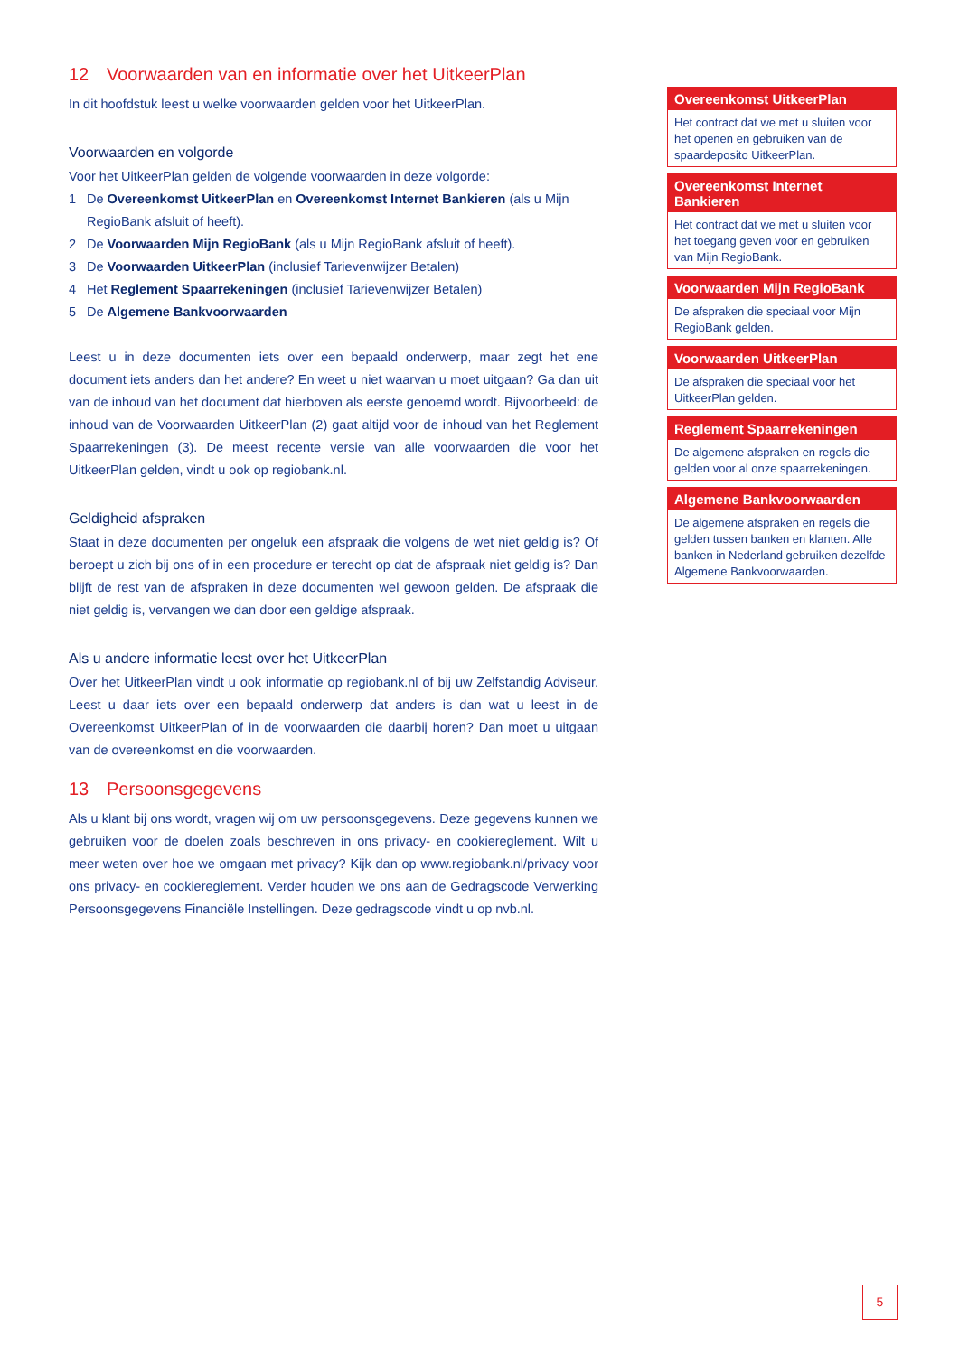12 Voorwaarden van en informatie over het UitkeerPlan
In dit hoofdstuk leest u welke voorwaarden gelden voor het UitkeerPlan.
Voorwaarden en volgorde
Voor het UitkeerPlan gelden de volgende voorwaarden in deze volgorde:
1 De Overeenkomst UitkeerPlan en Overeenkomst Internet Bankieren (als u Mijn RegioBank afsluit of heeft).
2 De Voorwaarden Mijn RegioBank (als u Mijn RegioBank afsluit of heeft).
3 De Voorwaarden UitkeerPlan (inclusief Tarievenwijzer Betalen)
4 Het Reglement Spaarrekeningen (inclusief Tarievenwijzer Betalen)
5 De Algemene Bankvoorwaarden
Leest u in deze documenten iets over een bepaald onderwerp, maar zegt het ene document iets anders dan het andere? En weet u niet waarvan u moet uitgaan? Ga dan uit van de inhoud van het document dat hierboven als eerste genoemd wordt. Bijvoorbeeld: de inhoud van de Voorwaarden UitkeerPlan (2) gaat altijd voor de inhoud van het Reglement Spaarrekeningen (3). De meest recente versie van alle voorwaarden die voor het UitkeerPlan gelden, vindt u ook op regiobank.nl.
Geldigheid afspraken
Staat in deze documenten per ongeluk een afspraak die volgens de wet niet geldig is? Of beroept u zich bij ons of in een procedure er terecht op dat de afspraak niet geldig is? Dan blijft de rest van de afspraken in deze documenten wel gewoon gelden. De afspraak die niet geldig is, vervangen we dan door een geldige afspraak.
Als u andere informatie leest over het UitkeerPlan
Over het UitkeerPlan vindt u ook informatie op regiobank.nl of bij uw Zelfstandig Adviseur. Leest u daar iets over een bepaald onderwerp dat anders is dan wat u leest in de Overeenkomst UitkeerPlan of in de voorwaarden die daarbij horen? Dan moet u uitgaan van de overeenkomst en die voorwaarden.
13 Persoonsgegevens
Als u klant bij ons wordt, vragen wij om uw persoonsgegevens. Deze gegevens kunnen we gebruiken voor de doelen zoals beschreven in ons privacy- en cookiereglement. Wilt u meer weten over hoe we omgaan met privacy? Kijk dan op www.regiobank.nl/privacy voor ons privacy- en cookiereglement. Verder houden we ons aan de Gedragscode Verwerking Persoonsgegevens Financiële Instellingen. Deze gedragscode vindt u op nvb.nl.
Overeenkomst UitkeerPlan
Het contract dat we met u sluiten voor het openen en gebruiken van de spaardeposito UitkeerPlan.
Overeenkomst Internet Bankieren
Het contract dat we met u sluiten voor het toegang geven voor en gebruiken van Mijn RegioBank.
Voorwaarden Mijn RegioBank
De afspraken die speciaal voor Mijn RegioBank gelden.
Voorwaarden UitkeerPlan
De afspraken die speciaal voor het UitkeerPlan gelden.
Reglement Spaarrekeningen
De algemene afspraken en regels die gelden voor al onze spaarrekeningen.
Algemene Bankvoorwaarden
De algemene afspraken en regels die gelden tussen banken en klanten. Alle banken in Nederland gebruiken dezelfde Algemene Bankvoorwaarden.
5